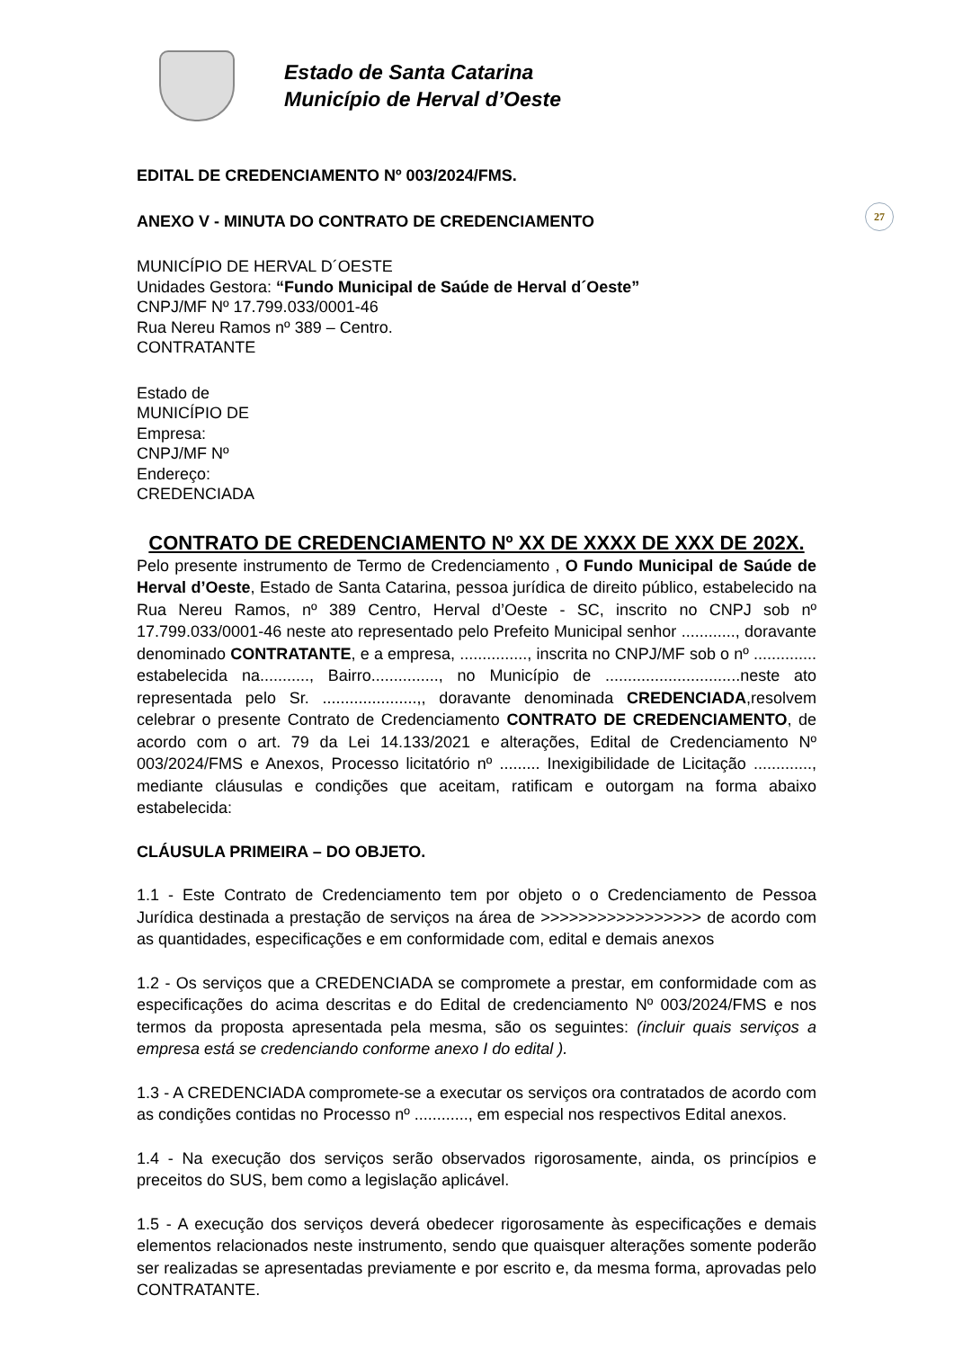27
Estado de Santa Catarina
Município de Herval d’Oeste
EDITAL DE CREDENCIAMENTO Nº 003/2024/FMS.
ANEXO V - MINUTA DO CONTRATO DE CREDENCIAMENTO
MUNICÍPIO DE HERVAL D´OESTE
Unidades Gestora: “Fundo Municipal de Saúde de Herval d´Oeste”
CNPJ/MF Nº 17.799.033/0001-46
Rua Nereu Ramos nº 389 – Centro.
CONTRATANTE
Estado de
MUNICÍPIO DE
Empresa:
CNPJ/MF Nº
Endereço:
CREDENCIADA
CONTRATO DE CREDENCIAMENTO Nº XX DE XXXX DE XXX DE 202X.
Pelo presente instrumento de Termo de Credenciamento , O Fundo Municipal de Saúde de Herval d’Oeste, Estado de Santa Catarina, pessoa jurídica de direito público, estabelecido na Rua Nereu Ramos, nº 389 Centro, Herval d’Oeste - SC, inscrito no CNPJ sob nº 17.799.033/0001-46 neste ato representado pelo Prefeito Municipal senhor ............, doravante denominado CONTRATANTE, e a empresa, ..............., inscrita no CNPJ/MF sob o nº .............. estabelecida na..........., Bairro..............., no Município de ..............................neste ato representada pelo Sr. .....................,, doravante denominada CREDENCIADA,resolvem celebrar o presente Contrato de Credenciamento CONTRATO DE CREDENCIAMENTO, de acordo com o art. 79 da Lei 14.133/2021 e alterações, Edital de Credenciamento Nº 003/2024/FMS e Anexos, Processo licitatório nº ......... Inexigibilidade de Licitação ............., mediante cláusulas e condições que aceitam, ratificam e outorgam na forma abaixo estabelecida:
CLÁUSULA PRIMEIRA – DO OBJETO.
1.1 - Este Contrato de Credenciamento tem por objeto o o Credenciamento de Pessoa Jurídica destinada a prestação de serviços na área de >>>>>>>>>>>>>>>>> de acordo com as quantidades, especificações e em conformidade com, edital e demais anexos
1.2 - Os serviços que a CREDENCIADA se compromete a prestar, em conformidade com as especificações do acima descritas e do Edital de credenciamento Nº 003/2024/FMS e nos termos da proposta apresentada pela mesma, são os seguintes: (incluir quais serviços a empresa está se credenciando conforme anexo I do edital ).
1.3 - A CREDENCIADA compromete-se a executar os serviços ora contratados de acordo com as condições contidas no Processo nº ............, em especial nos respectivos Edital anexos.
1.4 - Na execução dos serviços serão observados rigorosamente, ainda, os princípios e preceitos do SUS, bem como a legislação aplicável.
1.5 - A execução dos serviços deverá obedecer rigorosamente às especificações e demais elementos relacionados neste instrumento, sendo que quaisquer alterações somente poderão ser realizadas se apresentadas previamente e por escrito e, da mesma forma, aprovadas pelo CONTRATANTE.